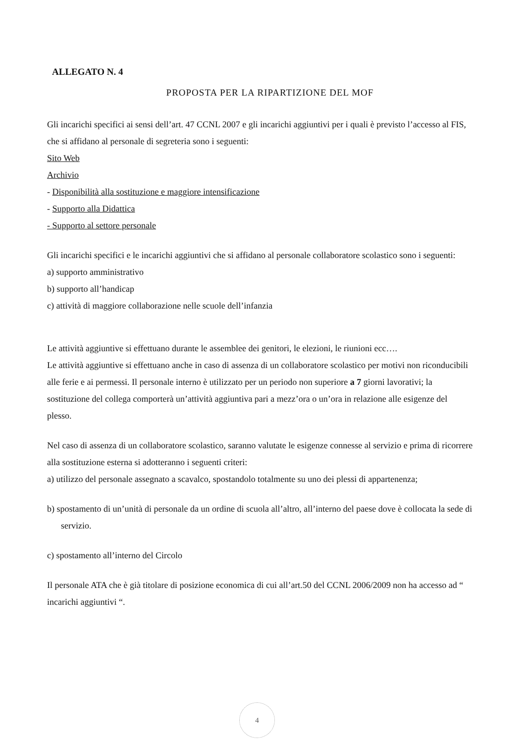ALLEGATO N. 4
PROPOSTA PER LA RIPARTIZIONE DEL MOF
Gli incarichi specifici ai sensi dell’art. 47 CCNL 2007 e gli incarichi aggiuntivi per i quali è previsto l’accesso al FIS, che si affidano al personale di segreteria sono i seguenti:
Sito Web
Archivio
- Disponibilità alla sostituzione e maggiore intensificazione
- Supporto alla Didattica
- Supporto al settore personale
Gli incarichi specifici e le incarichi aggiuntivi che si affidano al personale collaboratore scolastico sono i seguenti:
a) supporto amministrativo
b) supporto all’handicap
c) attività di maggiore collaborazione nelle scuole dell’infanzia
Le attività aggiuntive si effettuano durante le assemblee dei genitori, le elezioni, le riunioni ecc….
Le attività aggiuntive si effettuano anche in caso di assenza di un collaboratore scolastico per motivi non riconducibili alle ferie e ai permessi. Il personale interno è utilizzato per un periodo non superiore a 7 giorni lavorativi; la sostituzione del collega comporterà un’attività aggiuntiva pari a mezz’ora o un’ora in relazione alle esigenze del plesso.
Nel caso di assenza di un collaboratore scolastico, saranno valutate le esigenze connesse al servizio e prima di ricorrere alla sostituzione esterna si adotteranno i seguenti criteri:
a) utilizzo del personale assegnato a scavalco, spostandolo totalmente su uno dei plessi di appartenenza;
b) spostamento di un’unità di personale da un ordine di scuola all’altro, all’interno del paese dove è collocata la sede di servizio.
c) spostamento all’interno del Circolo
Il personale ATA che è già titolare di posizione economica di cui all’art.50 del CCNL 2006/2009 non ha accesso ad “ incarichi aggiuntivi “.
4